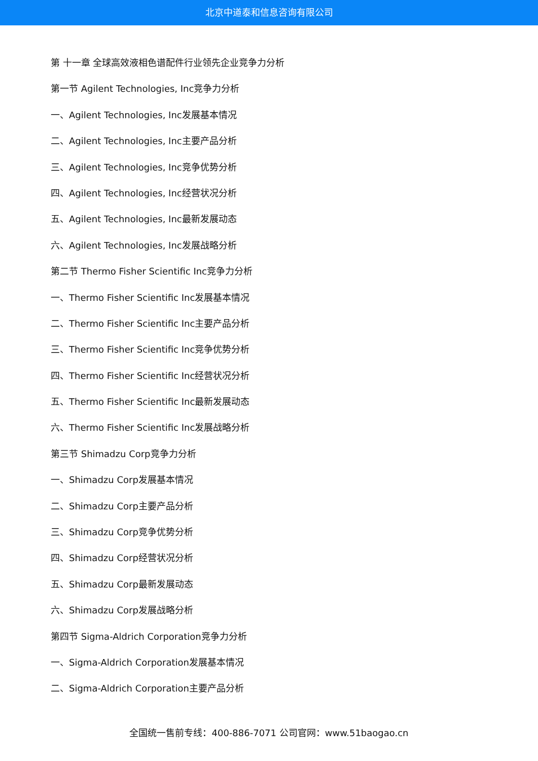北京中道泰和信息咨询有限公司
第 十一章 全球高效液相色谱配件行业领先企业竞争力分析
第一节 Agilent Technologies, Inc竞争力分析
一、Agilent Technologies, Inc发展基本情况
二、Agilent Technologies, Inc主要产品分析
三、Agilent Technologies, Inc竞争优势分析
四、Agilent Technologies, Inc经营状况分析
五、Agilent Technologies, Inc最新发展动态
六、Agilent Technologies, Inc发展战略分析
第二节 Thermo Fisher Scientific Inc竞争力分析
一、Thermo Fisher Scientific Inc发展基本情况
二、Thermo Fisher Scientific Inc主要产品分析
三、Thermo Fisher Scientific Inc竞争优势分析
四、Thermo Fisher Scientific Inc经营状况分析
五、Thermo Fisher Scientific Inc最新发展动态
六、Thermo Fisher Scientific Inc发展战略分析
第三节 Shimadzu Corp竞争力分析
一、Shimadzu Corp发展基本情况
二、Shimadzu Corp主要产品分析
三、Shimadzu Corp竞争优势分析
四、Shimadzu Corp经营状况分析
五、Shimadzu Corp最新发展动态
六、Shimadzu Corp发展战略分析
第四节 Sigma-Aldrich Corporation竞争力分析
一、Sigma-Aldrich Corporation发展基本情况
二、Sigma-Aldrich Corporation主要产品分析
全国统一售前专线：400-886-7071 公司官网：www.51baogao.cn